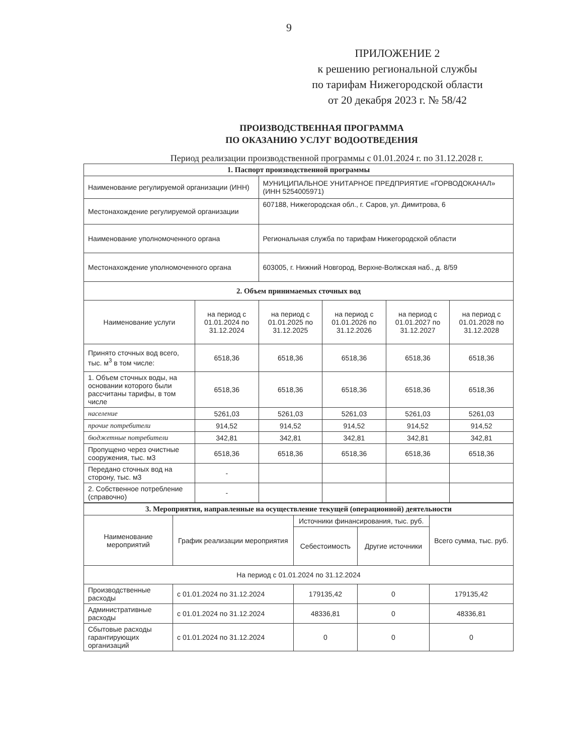9
ПРИЛОЖЕНИЕ 2
к решению региональной службы
по тарифам Нижегородской области
от 20 декабря 2023 г. № 58/42
ПРОИЗВОДСТВЕННАЯ ПРОГРАММА
ПО ОКАЗАНИЮ УСЛУГ ВОДООТВЕДЕНИЯ
Период реализации производственной программы с 01.01.2024 г. по 31.12.2028 г.
| 1. Паспорт производственной программы | | | | | |
| Наименование регулируемой организации (ИНН) | | МУНИЦИПАЛЬНОЕ УНИТАРНОЕ ПРЕДПРИЯТИЕ «ГОРВОДОКАНАЛ» (ИНН 5254005971) | | | |
| Местонахождение регулируемой организации | | 607188, Нижегородская обл., г. Саров, ул. Димитрова, 6 | | | |
| Наименование уполномоченного органа | | Региональная служба по тарифам Нижегородской области | | | |
| Местонахождение уполномоченного органа | | 603005, г. Нижний Новгород, Верхне-Волжская наб., д. 8/59 | | | |
| 2. Объем принимаемых сточных вод | | | | | |
| Наименование услуги | на период с 01.01.2024 по 31.12.2024 | на период с 01.01.2025 по 31.12.2025 | на период с 01.01.2026 по 31.12.2026 | на период с 01.01.2027 по 31.12.2027 | на период с 01.01.2028 по 31.12.2028 |
| Принято сточных вод всего, тыс. м<sup>3</sup> в том числе: | 6518,36 | 6518,36 | 6518,36 | 6518,36 | 6518,36 |
| 1. Объем сточных воды, на основании которого были рассчитаны тарифы, в том числе | 6518,36 | 6518,36 | 6518,36 | 6518,36 | 6518,36 |
| население | 5261,03 | 5261,03 | 5261,03 | 5261,03 | 5261,03 |
| прочие потребители | 914,52 | 914,52 | 914,52 | 914,52 | 914,52 |
| бюджетные потребители | 342,81 | 342,81 | 342,81 | 342,81 | 342,81 |
| Пропущено через очистные сооружения, тыс. м3 | 6518,36 | 6518,36 | 6518,36 | 6518,36 | 6518,36 |
| Передано сточных вод на сторону, тыс. м3 | - | | | | |
| 2. Собственное потребление (справочно) | - | | | | |
| 3. Мероприятия, направленные на осуществление текущей (операционной) деятельности | | | | |
| Наименование мероприятий | График реализации мероприятия | Источники финансирования, тыс. руб. | | Всего сумма, тыс. руб. |
| | | Себестоимость | Другие источники | |
| На период с 01.01.2024 по 31.12.2024 | | | | |
| Производственные расходы | с 01.01.2024 по 31.12.2024 | 179135,42 | 0 | 179135,42 |
| Административные расходы | с 01.01.2024 по 31.12.2024 | 48336,81 | 0 | 48336,81 |
| Сбытовые расходы гарантирующих организаций | с 01.01.2024 по 31.12.2024 | 0 | 0 | 0 |